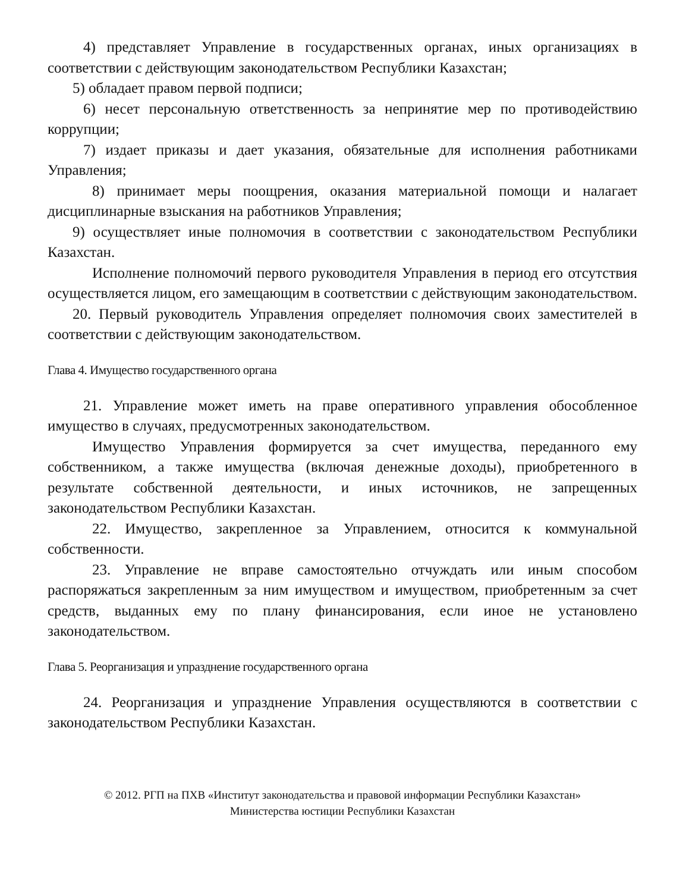4) представляет Управление в государственных органах, иных организациях в соответствии с действующим законодательством Республики Казахстан;
5) обладает правом первой подписи;
6) несет персональную ответственность за непринятие мер по противодействию коррупции;
7) издает приказы и дает указания, обязательные для исполнения работниками Управления;
8) принимает меры поощрения, оказания материальной помощи и налагает дисциплинарные взыскания на работников Управления;
9) осуществляет иные полномочия в соответствии с законодательством Республики Казахстан.
Исполнение полномочий первого руководителя Управления в период его отсутствия осуществляется лицом, его замещающим в соответствии с действующим законодательством.
20. Первый руководитель Управления определяет полномочия своих заместителей в соответствии с действующим законодательством.
Глава 4. Имущество государственного органа
21. Управление может иметь на праве оперативного управления обособленное имущество в случаях, предусмотренных законодательством.
Имущество Управления формируется за счет имущества, переданного ему собственником, а также имущества (включая денежные доходы), приобретенного в результате собственной деятельности, и иных источников, не запрещенных законодательством Республики Казахстан.
22. Имущество, закрепленное за Управлением, относится к коммунальной собственности.
23. Управление не вправе самостоятельно отчуждать или иным способом распоряжаться закрепленным за ним имуществом и имуществом, приобретенным за счет средств, выданных ему по плану финансирования, если иное не установлено законодательством.
Глава 5. Реорганизация и упразднение государственного органа
24. Реорганизация и упразднение Управления осуществляются в соответствии с законодательством Республики Казахстан.
© 2012. РГП на ПХВ «Институт законодательства и правовой информации Республики Казахстан»
Министерства юстиции Республики Казахстан